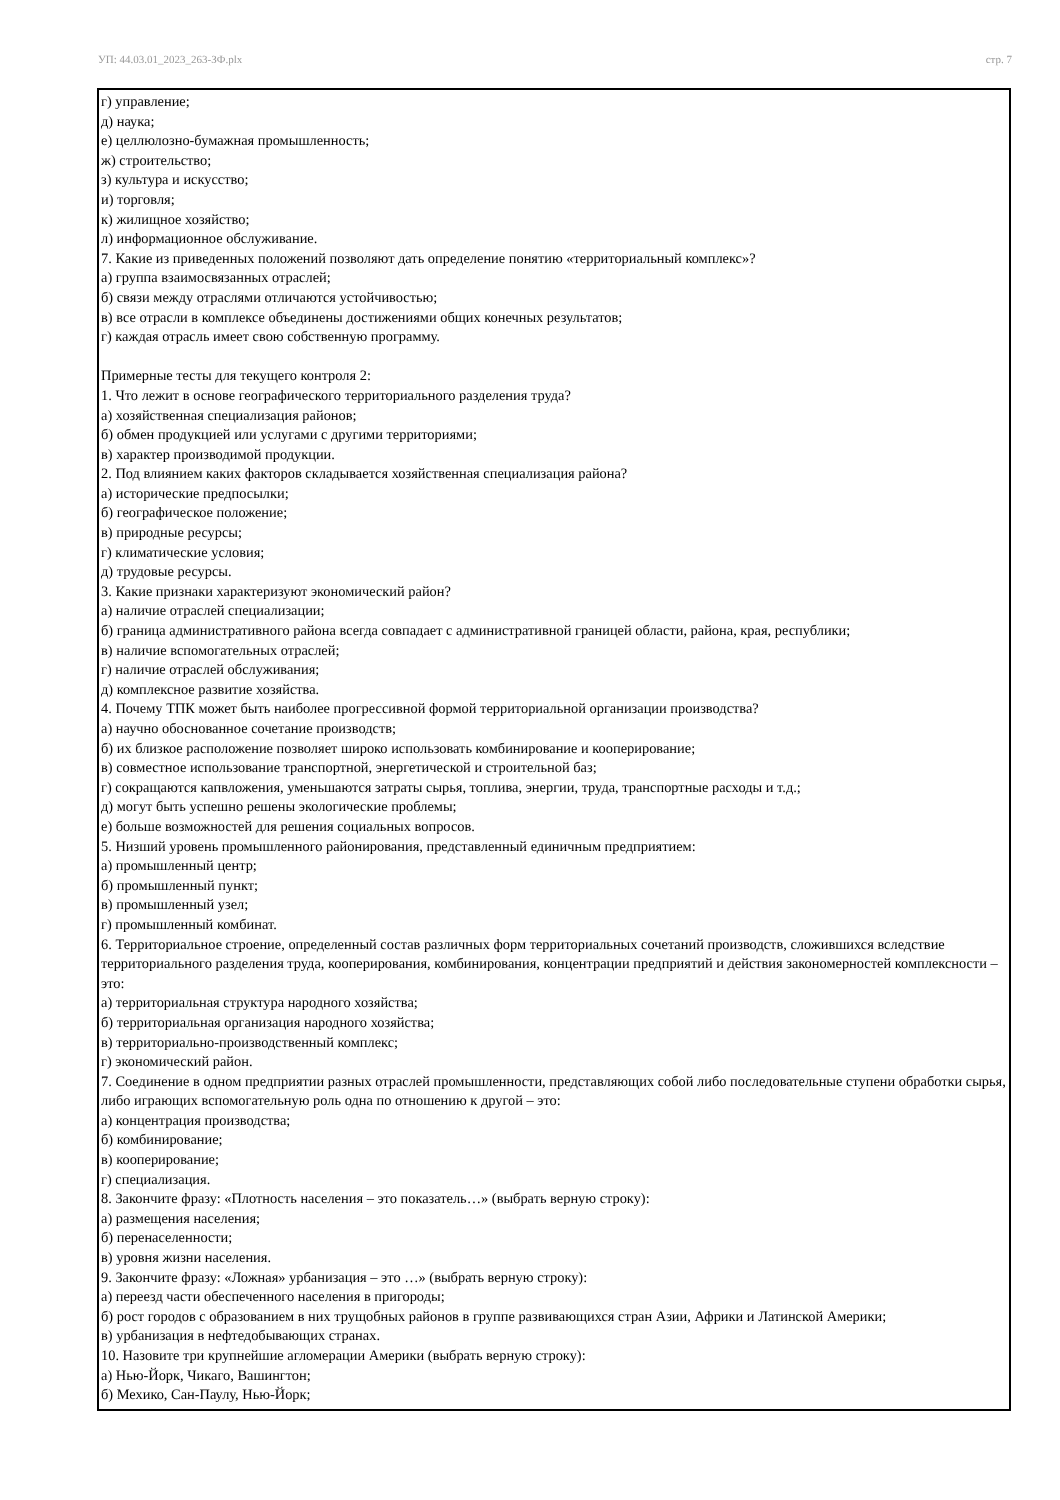УП: 44.03.01_2023_263-ЗФ.plx стр. 7
г) управление;
д) наука;
е) целлюлозно-бумажная промышленность;
ж) строительство;
з) культура и искусство;
и) торговля;
к) жилищное хозяйство;
л) информационное обслуживание.
7. Какие из приведенных положений позволяют дать определение понятию «территориальный комплекс»?
а) группа взаимосвязанных отраслей;
б) связи между отраслями отличаются устойчивостью;
в) все отрасли в комплексе объединены достижениями общих конечных результатов;
г) каждая отрасль имеет свою собственную программу.
Примерные тесты для текущего контроля 2:
1. Что лежит в основе географического территориального разделения труда?
а) хозяйственная специализация районов;
б) обмен продукцией или услугами с другими территориями;
в) характер производимой продукции.
2. Под влиянием каких факторов складывается хозяйственная специализация района?
а) исторические предпосылки;
б) географическое положение;
в) природные ресурсы;
г) климатические условия;
д) трудовые ресурсы.
3. Какие признаки характеризуют экономический район?
а) наличие отраслей специализации;
б) граница административного района всегда совпадает с административной границей области, района, края, республики;
в) наличие вспомогательных отраслей;
г) наличие отраслей обслуживания;
д) комплексное развитие хозяйства.
4. Почему ТПК может быть наиболее прогрессивной формой территориальной организации производства?
а) научно обоснованное сочетание производств;
б) их близкое расположение позволяет широко использовать комбинирование и кооперирование;
в) совместное использование транспортной, энергетической и строительной баз;
г) сокращаются капвложения, уменьшаются затраты сырья, топлива, энергии, труда, транспортные расходы и т.д.;
д) могут быть успешно решены экологические проблемы;
е) больше возможностей для решения социальных вопросов.
5. Низший уровень промышленного районирования, представленный единичным предприятием:
а) промышленный центр;
б) промышленный пункт;
в) промышленный узел;
г) промышленный комбинат.
6. Территориальное строение, определенный состав различных форм территориальных сочетаний производств, сложившихся вследствие территориального разделения труда, кооперирования, комбинирования, концентрации предприятий и действия закономерностей комплексности – это:
а) территориальная структура народного хозяйства;
б) территориальная организация народного хозяйства;
в) территориально-производственный комплекс;
г) экономический район.
7. Соединение в одном предприятии разных отраслей промышленности, представляющих собой либо последовательные ступени обработки сырья, либо играющих вспомогательную роль одна по отношению к другой – это:
а) концентрация производства;
б) комбинирование;
в) кооперирование;
г) специализация.
8. Закончите фразу: «Плотность населения – это показатель…» (выбрать верную строку):
а) размещения населения;
б) перенаселенности;
в) уровня жизни населения.
9. Закончите фразу: «Ложная» урбанизация – это …» (выбрать верную строку):
а) переезд части обеспеченного населения в пригороды;
б) рост городов с образованием в них трущобных районов в группе развивающихся стран Азии, Африки и Латинской Америки;
в) урбанизация в нефтедобывающих странах.
10. Назовите три крупнейшие агломерации Америки (выбрать верную строку):
а) Нью-Йорк, Чикаго, Вашингтон;
б) Мехико, Сан-Паулу, Нью-Йорк;